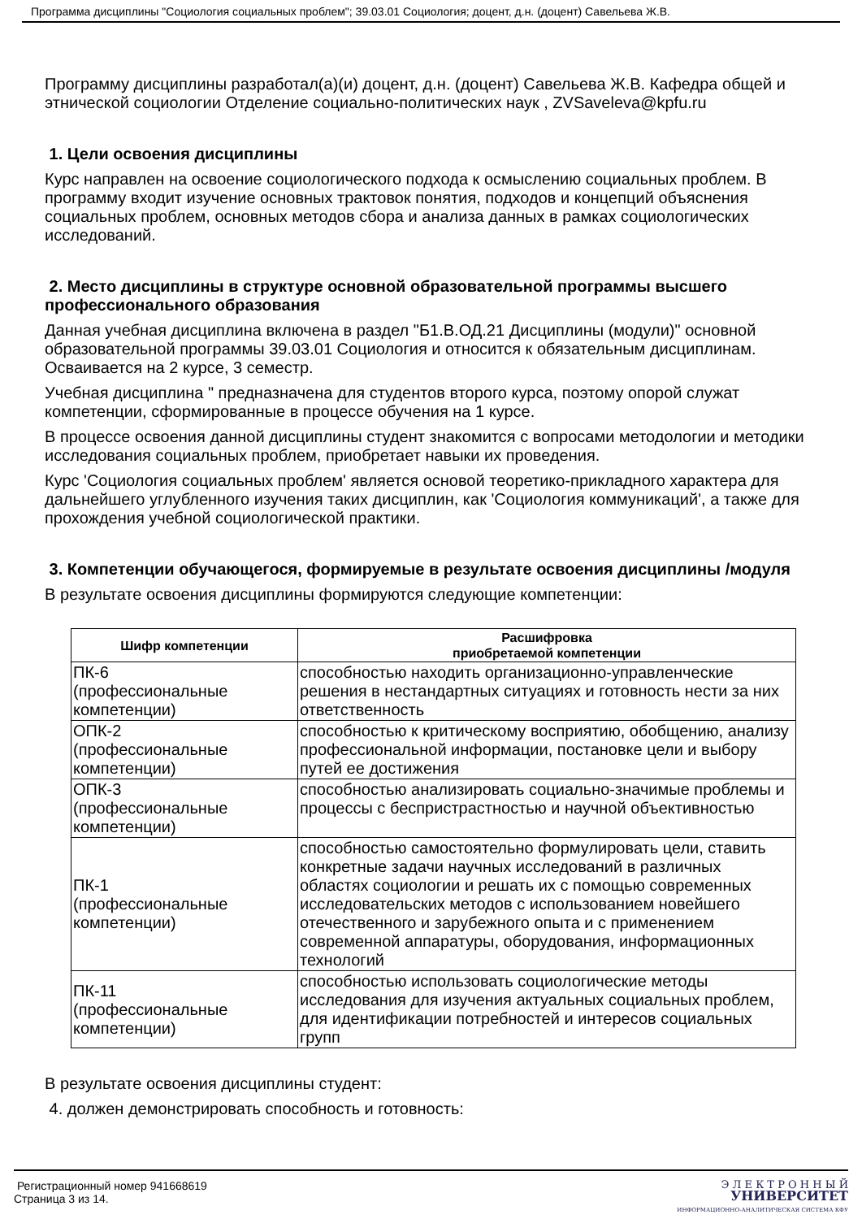Программа дисциплины "Социология социальных проблем"; 39.03.01 Социология; доцент, д.н. (доцент) Савельева Ж.В.
Программу дисциплины разработал(а)(и) доцент, д.н. (доцент) Савельева Ж.В. Кафедра общей и этнической социологии Отделение социально-политических наук , ZVSaveleva@kpfu.ru
1. Цели освоения дисциплины
Курс направлен на освоение социологического подхода к осмыслению социальных проблем. В программу входит изучение основных трактовок понятия, подходов и концепций объяснения социальных проблем, основных методов сбора и анализа данных в рамках социологических исследований.
2. Место дисциплины в структуре основной образовательной программы высшего профессионального образования
Данная учебная дисциплина включена в раздел "Б1.В.ОД.21 Дисциплины (модули)" основной образовательной программы 39.03.01 Социология и относится к обязательным дисциплинам. Осваивается на 2 курсе, 3 семестр.
Учебная дисциплина " предназначена для студентов второго курса, поэтому опорой служат компетенции, сформированные в процессе обучения на 1 курсе.
В процессе освоения данной дисциплины студент знакомится с вопросами методологии и методики исследования социальных проблем, приобретает навыки их проведения.
Курс 'Социология социальных проблем' является основой теоретико-прикладного характера для дальнейшего углубленного изучения таких дисциплин, как 'Социология коммуникаций', а также для прохождения учебной социологической практики.
3. Компетенции обучающегося, формируемые в результате освоения дисциплины /модуля
В результате освоения дисциплины формируются следующие компетенции:
| Шифр компетенции | Расшифровка приобретаемой компетенции |
| --- | --- |
| ПК-6 (профессиональные компетенции) | способностью находить организационно-управленческие решения в нестандартных ситуациях и готовность нести за них ответственность |
| ОПК-2 (профессиональные компетенции) | способностью к критическому восприятию, обобщению, анализу профессиональной информации, постановке цели и выбору путей ее достижения |
| ОПК-3 (профессиональные компетенции) | способностью анализировать социально-значимые проблемы и процессы с беспристрастностью и научной объективностью |
| ПК-1 (профессиональные компетенции) | способностью самостоятельно формулировать цели, ставить конкретные задачи научных исследований в различных областях социологии и решать их с помощью современных исследовательских методов с использованием новейшего отечественного и зарубежного опыта и с применением современной аппаратуры, оборудования, информационных технологий |
| ПК-11 (профессиональные компетенции) | способностью использовать социологические методы исследования для изучения актуальных социальных проблем, для идентификации потребностей и интересов социальных групп |
В результате освоения дисциплины студент:
4. должен демонстрировать способность и готовность:
Регистрационный номер 941668619
Страница 3 из 14.
Э Л Е К Т Р О Н Н Ы Й
УНИВЕРСИТЕТ
ИНФОРМАЦИОННО-АНАЛИТИЧЕСКАЯ СИСТЕМА КФУ